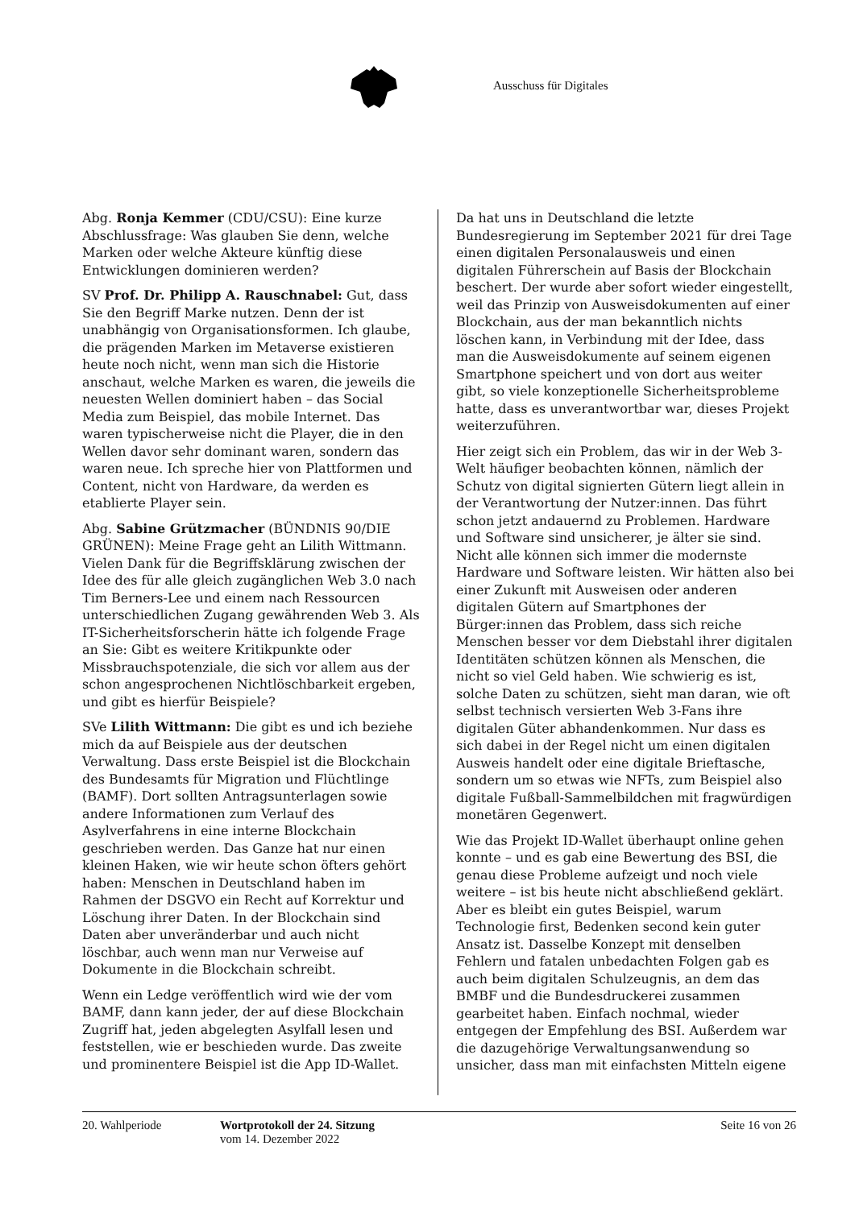Ausschuss für Digitales
Abg. Ronja Kemmer (CDU/CSU): Eine kurze Abschlussfrage: Was glauben Sie denn, welche Marken oder welche Akteure künftig diese Entwicklungen dominieren werden?
SV Prof. Dr. Philipp A. Rauschnabel: Gut, dass Sie den Begriff Marke nutzen. Denn der ist unabhängig von Organisationsformen. Ich glaube, die prägenden Marken im Metaverse existieren heute noch nicht, wenn man sich die Historie anschaut, welche Marken es waren, die jeweils die neuesten Wellen dominiert haben – das Social Media zum Beispiel, das mobile Internet. Das waren typischerweise nicht die Player, die in den Wellen davor sehr dominant waren, sondern das waren neue. Ich spreche hier von Plattformen und Content, nicht von Hardware, da werden es etablierte Player sein.
Abg. Sabine Grützmacher (BÜNDNIS 90/DIE GRÜNEN): Meine Frage geht an Lilith Wittmann. Vielen Dank für die Begriffsklärung zwischen der Idee des für alle gleich zugänglichen Web 3.0 nach Tim Berners-Lee und einem nach Ressourcen unterschiedlichen Zugang gewährenden Web 3. Als IT-Sicherheitsforscherin hätte ich folgende Frage an Sie: Gibt es weitere Kritikpunkte oder Missbrauchspotenziale, die sich vor allem aus der schon angesprochenen Nichtlöschbarkeit ergeben, und gibt es hierfür Beispiele?
SVe Lilith Wittmann: Die gibt es und ich beziehe mich da auf Beispiele aus der deutschen Verwaltung. Dass erste Beispiel ist die Blockchain des Bundesamts für Migration und Flüchtlinge (BAMF). Dort sollten Antragsunterlagen sowie andere Informationen zum Verlauf des Asylverfahrens in eine interne Blockchain geschrieben werden. Das Ganze hat nur einen kleinen Haken, wie wir heute schon öfters gehört haben: Menschen in Deutschland haben im Rahmen der DSGVO ein Recht auf Korrektur und Löschung ihrer Daten. In der Blockchain sind Daten aber unveränderbar und auch nicht löschbar, auch wenn man nur Verweise auf Dokumente in die Blockchain schreibt.
Wenn ein Ledge veröffentlich wird wie der vom BAMF, dann kann jeder, der auf diese Blockchain Zugriff hat, jeden abgelegten Asylfall lesen und feststellen, wie er beschieden wurde. Das zweite und prominentere Beispiel ist die App ID-Wallet.
Da hat uns in Deutschland die letzte Bundesregierung im September 2021 für drei Tage einen digitalen Personalausweis und einen digitalen Führerschein auf Basis der Blockchain beschert. Der wurde aber sofort wieder eingestellt, weil das Prinzip von Ausweisdokumenten auf einer Blockchain, aus der man bekanntlich nichts löschen kann, in Verbindung mit der Idee, dass man die Ausweisdokumente auf seinem eigenen Smartphone speichert und von dort aus weiter gibt, so viele konzeptionelle Sicherheitsprobleme hatte, dass es unverantwortbar war, dieses Projekt weiterzuführen.
Hier zeigt sich ein Problem, das wir in der Web 3-Welt häufiger beobachten können, nämlich der Schutz von digital signierten Gütern liegt allein in der Verantwortung der Nutzer:innen. Das führt schon jetzt andauernd zu Problemen. Hardware und Software sind unsicherer, je älter sie sind. Nicht alle können sich immer die modernste Hardware und Software leisten. Wir hätten also bei einer Zukunft mit Ausweisen oder anderen digitalen Gütern auf Smartphones der Bürger:innen das Problem, dass sich reiche Menschen besser vor dem Diebstahl ihrer digitalen Identitäten schützen können als Menschen, die nicht so viel Geld haben. Wie schwierig es ist, solche Daten zu schützen, sieht man daran, wie oft selbst technisch versierten Web 3-Fans ihre digitalen Güter abhandenkommen. Nur dass es sich dabei in der Regel nicht um einen digitalen Ausweis handelt oder eine digitale Brieftasche, sondern um so etwas wie NFTs, zum Beispiel also digitale Fußball-Sammelbildchen mit fragwürdigen monetären Gegenwert.
Wie das Projekt ID-Wallet überhaupt online gehen konnte – und es gab eine Bewertung des BSI, die genau diese Probleme aufzeigt und noch viele weitere – ist bis heute nicht abschließend geklärt. Aber es bleibt ein gutes Beispiel, warum Technologie first, Bedenken second kein guter Ansatz ist. Dasselbe Konzept mit denselben Fehlern und fatalen unbedachten Folgen gab es auch beim digitalen Schulzeugnis, an dem das BMBF und die Bundesdruckerei zusammen gearbeitet haben. Einfach nochmal, wieder entgegen der Empfehlung des BSI. Außerdem war die dazugehörige Verwaltungsanwendung so unsicher, dass man mit einfachsten Mitteln eigene
20. Wahlperiode Wortprotokoll der 24. Sitzung
vom 14. Dezember 2022
Seite 16 von 26